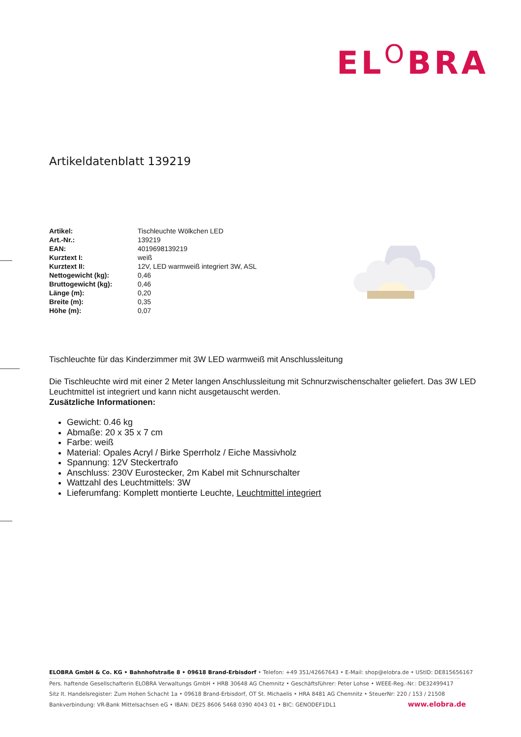EL<sup>O</sup>BRA
Artikeldatenblatt 139219
| Artikel: | Tischleuchte Wölkchen LED |
| Art.-Nr.: | 139219 |
| EAN: | 4019698139219 |
| Kurztext I: | weiß |
| Kurztext II: | 12V, LED warmweiß integriert 3W, ASL |
| Nettogewicht (kg): | 0,46 |
| Bruttogewicht (kg): | 0,46 |
| Länge (m): | 0,20 |
| Breite (m): | 0,35 |
| Höhe (m): | 0,07 |
Tischleuchte für das Kinderzimmer mit 3W LED warmweiß mit Anschlussleitung
Die Tischleuchte wird mit einer 2 Meter langen Anschlussleitung mit Schnurzwischenschalter geliefert. Das 3W LED Leuchtmittel ist integriert und kann nicht ausgetauscht werden.
Zusätzliche Informationen:
Gewicht: 0.46 kg
Abmaße: 20 x 35 x 7 cm
Farbe: weiß
Material: Opales Acryl / Birke Sperrholz / Eiche Massivholz
Spannung: 12V Steckertrafo
Anschluss: 230V Eurostecker, 2m Kabel mit Schnurschalter
Wattzahl des Leuchtmittels: 3W
Lieferumfang: Komplett montierte Leuchte, Leuchtmittel integriert
ELOBRA GmbH & Co. KG • Bahnhofstraße 8 • 09618 Brand-Erbisdorf • Telefon: +49 351/42667643 • E-Mail: shop@elobra.de • UStID: DE815656167
Pers. haftende Gesellschafterin ELOBRA Verwaltungs GmbH • HRB 30648 AG Chemnitz • Geschäftsführer: Peter Lohse • WEEE-Reg.-Nr.: DE32499417
Sitz lt. Handelsregister: Zum Hohen Schacht 1a • 09618 Brand-Erbisdorf, OT St. Michaelis • HRA 8481 AG Chemnitz • SteuerNr: 220 / 153 / 21508
Bankverbindung: VR-Bank Mittelsachsen eG • IBAN: DE25 8606 5468 0390 4043 01 • BIC: GENODEF1DL1
www.elobra.de